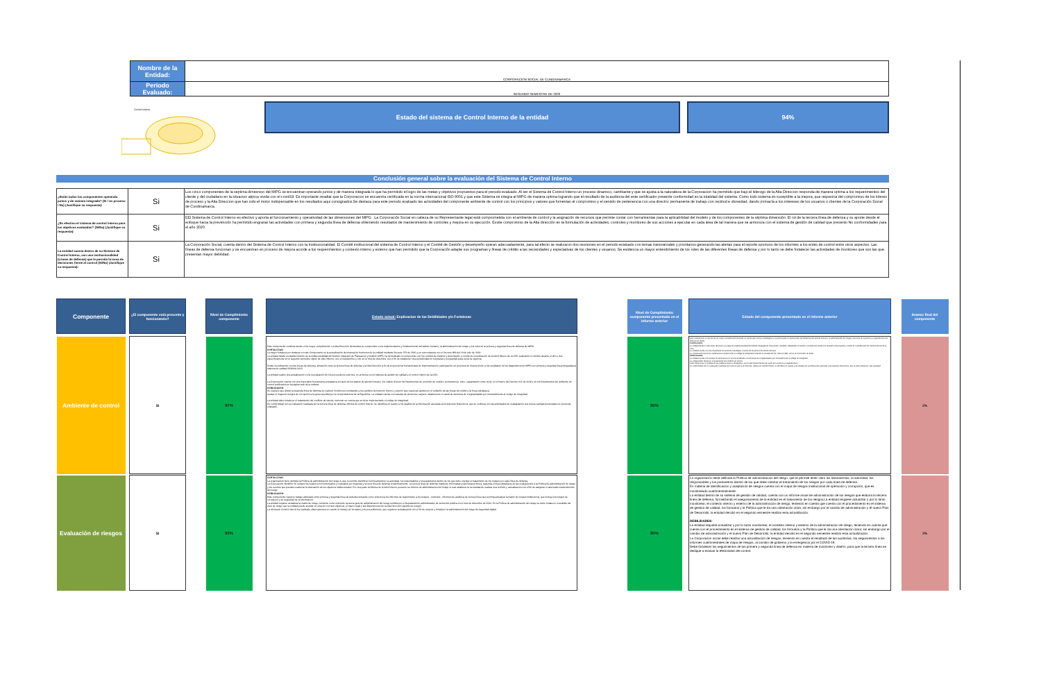| Nombre de la Entidad: | CORPORACION SOCIAL DE CUNDINAMARCA |
| Periodo Evaluado: | SEGUNDO SEMESTRE DE 2020 |
Control Interno
Estado del sistema de Control Interno de la entidad 94%
Conclusión general sobre la evaluación del Sistema de Control Interno
| ¿Están todos los componentes operando juntos y de manera integrada? (Si / en proceso / No) (Justifique su respuesta): | Si | Los cinco componentes de la septima dimesnion del MIPG se encuentran operando juntos y de manera integrada lo que ha permitido el logro de las metas y objetivos propuestos para el periodo evaluado. Al ser el Sistema de Control Interno un proceso dinamico, cambiante y que se ajusta a la naturaleza de la Corporacion ha permitido que bajo el liderzgo de la Alta Direccion responda de manera optima a los requerimientos del cliente y del ciudadano en la situacion atipica vivida con el covid19. Es importante resaltar que la Corporacion se encuentra certificada en la norma internacional ISO 9001 y que este Sistema se integra al MIPG de manera optima logrando que el resultado de la auditoria del ente certificador presente conformidad en la totalidad del sistema. Como todo sistema es suceptible a la mejora, que requeriria del compromiso de los lideres de proceso y la Alta Direccion que han sido el motor indispensable en los resultados aqui consignados.Se destaca para este periodo evaluado las actividades del componente ambiente de control con los principios y valores que fomentan el compromiso y el sentido de pertenencia con una directriz permanente de trabajo con rectitud e idoneidad, dando primacía a los intereses de los usuarios o clientes de la Corporación Social de Cundinamarca. |
| ¿Es efectivo el sistema de control interno para los objetivos evaluados? (Si/No) (Justifique su respuesta): | Si | EEl Sistema de Control Interno es efectivo y aporta al funcionamiento y operatividad de las dimensiones del MIPG . La Corporación Social en cabeza de su Representante legal está comprometida con el ambiente de control y la asignación de recursos que permite contar con herramientas para la aplicabilidad del modelo y de los componentes de la séptima dimensión. El rol de la tercera línea de defensa y su aporte desde el enfoque hacia la prevención ha permitido engranar las actividades con primera y segunda línea de defensa obteniendo resultados de mantenimiento de controles y mejora en su ejecución. Existe compromiso de la Alta dirección en la formulación de actividades, controles y monitoreo de sus acciones a ejecutar en cada área de tal manera que se armoniza con el sistema de gestión de calidad que presento No conformidades para el año 2020. |
| La entidad cuenta dentro de su Sistema de Control Interno, con una institucionalidad (Líneas de defensa) que le permita la toma de decisiones frente al control (Si/No) (Justifique su respuesta): | Si | La Corporación Social, cuenta dentro del Sistema de Control Interno con la Institucionalidad. El Comité institucional del sistema de Control Interno y el Comité de Gestión y desempeño operan adecuadamente, para tal efecto se realizaron dos reuniones en el periodo evaluado con temas transversales y prioritarios generando las alertas para el reporte oportuno de los informes a los entes de control entre otros aspectos. Las líneas de defensa funcionan y se encuentran en proceso de mejora acorde a los requerimientos y contexto interno y externo que han permitido que la Corporación adapte sus programas y líneas de crédito a las necesidades y expectativas de los clientes y usuarios. Se evidencia un mayor entendimiento de los roles de las diferentes líneas de defensa y por lo tanto se debe fortalecer las actividades de monitoreo que son las que presentan mayor debilidad. |
| Componente | | ¿El componente está presente y funcionando? | | Nivel de Cumplimiento componente | | Estado actual: Explicacion de las Debilidades y/o Fortalezas | | Nivel de Cumplimiento componente presentado en el informe anterior | | Estado del componente presentado en el informe anterior | | Avance final del componente |
| Ambiente de control | | Si | | 97% | | Este componente continúa siendo el de mayor cumplimiento. La Alta Dirección demuestra su compromiso en la implementación y fortalecimiento del talento humano, la administración del riesgo y los roles de la primera y segunda línea de defensa de MIPG. FORTALEZAS: La mayor fortaleza por destacar en este Componente es la actualización del manual de funciones de la entidad mediante Decreto 379 de 2020 y en concordancia con el Decreto 989 del 19 de julio de 2020. La entidad desde el establecimiento de la institucionalidad del Modelo Integrado de Planeación y Gestión MIPG, ha demostrado el compromiso con los comités de Gestión y desempeño y comité de Coordinación de Control Interno de la CSC realizando 4 comités durante el año y dos específicamente en el segundo semestre objeto de este informe, uno en septiembre y otro en el mes de diciembre con el fin de establecer una periodicidad en los planes y programas para cerrar la vigencia. Existe Coordinación con las líneas de defensa, alineación entre la tercera línea de defensa y la Alta Dirección a fin de proporcionar herramientas de implementación, participación en acciones de mejora frente a los resultados de los diagnósticos de MIPG con primera y segunda línea integradas al sistema de calidad ISO9001:2015. La entidad realizo una actualización en la reevaluación de los proveedores externos, en armonía con el sistema de gestión de calidad y el control interno de la CSC La Corporación cuenta con una importante herramienta estratégica a través de los planes de talento humano, los cuales ofrecen los lineamientos de provisión de empleo, permanencia, retiro, capacitación entre otros, en el marco del Decreto 612 de 2018 y de los lineamientos del ambiente de control publicados en la página web de la entidad. DEBILIDADES: Se requiere que desde la segunda línea de defensa se realicen monitoreos constantes a los cambios del entorno interno y externo que requieran ajustes en el rediseño de las líneas de crédito y la línea estratégica. Ajustar el mapa de riesgos de corrupción a la guía expedida por la vicepresidencia de la Republica. La entidad cuenta con canales de denuncia, requiere establecerse el canal de denuncia de irregularidades por incumplimiento al código de integridad. La entidad debe fortalecer el tratamiento del conflicto de interés, teniendo en cuenta que se tiene implementado el código de integridad. De conformidad con la evaluación realizada por la tercera línea de defensa, Oficina de control Interno, se identifica en cuanto a los análisis de la información asociada a los soportes financieros, que se continua con las actividades de readaptación a la nueva realidad presentada en el periodo evaluado. | | 95% | | Este componente es uno de los de mayor cumplimiento teniendo en cuenta que la línea estratégica se ha interesado en implementar las fortalezas del talento humano, la administración del riesgo y los roles de la primera y segunda línea de defensa de MIPG. FORTALEZAS: La entidad desde el año 2019, dio inicio a la etapa de institucionalidad del Modelo Integrado de Planeación y Gestión, adoptando el modelo y creando los comités de Gestión y desempeño y comité de Coordinación de Control Interno de la CSC. La entidad cuenta con una importante herramienta estratégica a través de los planes de talento humano. La Corporación Social de Cundinamarca implementó su código de integridad mediante la Resolución No. Número 3887 del 01 de noviembre de 2019. DEBILIDADES: La entidad cuenta con canales de denuncia pero no una destinada a la denuncia de irregularidades por incumplimiento al código de integridad. La entidad debe fortalecer el tratamiento del conflicto de interés. Debe fortalecerse el análisis de las políticas claras y divulgadas, acerca del control interno por parte de la primera y segunda línea. De conformidad con la evaluación realizada por la tercera línea de defensa, Oficina de control Interno, se identifica en cuanto a los análisis de la información asociada a los soportes financieros, que se debe fortalecer esta actividad. | | 2% |
| Evaluación de riesgos | | Si | | 93% | | FORTALEZAS: La organización tiene definida la Política de administración del riesgo lo que le permite identificar los lineamientos, la autoridad, los responsables y los parámetros dentro de los que debe orientar el tratamiento de los riesgos por cada línea de defensa. La Corporación identifico 36 riesgos los cuales son monitoreados y evaluados por segunda y tercera línea de defensa respectivamente. La tercera línea de defensa mantiene informadas a las líneas primera, segunda y línea estratégica de las evaluaciones a la Política de administración de riesgo y los eventos que puedan ocasionar la desviación de los objetivos institucionales. Por otra parte la Oficina de Control Interno presento su informe de administración del riesgo el cual establece la necesidad de realizar una revisión y actualización con el fin de asegurar el adecuado mantenimiento del riesgo. DEBILIDADES: Este componente requiere trabajo articulado entre primera y segunda línea de defensa tomando como referencia los informes de seguimiento a los riesgos , controles , informes de auditoría de tercera línea que permita actualizar la matriz de riesgos institucional, que incluya los riesgos de corrupción y de seguridad de la información. La entidad requiere actualizar la matriz de riesgo, teniendo como referente la nueva guía de administración del riesgo emitida por el Departamento administrativo de la función publica en el mes de diciembre de 2020. En la Política de administración del riesgo se debe fortalecer el análisis del nivel de riesgo que la entidad puede aceptar en relación con sus objetivos, el marco legal y las disposiciones de la Alta Dirección (apetito de riesgo). La oficina de Control interno ha realizado observaciones en cuanto el manejo de formatos y de procedimiento, que requieren actualización con el fin de mejorar y fortalecer la administración del riesgo de seguridad digital. | | 90% | | La organización tiene definida la Política de administración del riesgo, que le permite tener claro los lineamientos, la autoridad, los responsables y los parámetros dentro de los que debe orientar el tratamiento de los riesgos por cada línea de defensa. En materia de identificación y aceptación de riesgos cuenta con el mapa de riesgos institucional de operación y corrupción, que es monitoreado cuatrimestralmente. La entidad dentro de su sistema de gestión de calidad, cuenta con un informe anual de administración de los riesgos que elabora la tercera línea de defensa, formalizando el aseguramiento de la entidad en el tratamiento de los riesgos.La entidad requiere actualizar y por lo tanto monitorear, el contexto interno y externo de la administración de riesgo, teniendo en cuenta que cuenta con el procedimiento en el sistema de gestión de calidad, los formatos y la Política que le da una orientación clara; sin embargo por el cambio de administración y el nuevo Plan de Desarrollo, la entidad decidió en el segundo semestre realizar esta actualización. DEBILIDADES: La entidad requiere actualizar y por lo tanto monitorear, el contexto interno y externo de la administración de riesgo, teniendo en cuenta que cuenta con el procedimiento en el sistema de gestión de calidad, los formatos y la Política que le da una orientación clara; sin embargo por el cambio de administración y el nuevo Plan de Desarrollo, la entidad decidió en el segundo semestre realizar esta actualización. La Corporación social debe realizar una actualización de riesgos, teniendo en cuenta el resultado de las auditorias, los seguimientos a los informes cuatrimestrales de mapa de riesgos, al cambio de gobierno y la emergencia por el COVID-19. Debe fortalecer los seguimientos de las primera y segunda línea de defensa en materia de monitoreo y diseño, para que la tercera línea se dedique a evaluar la efectividad del control. | | 3% |